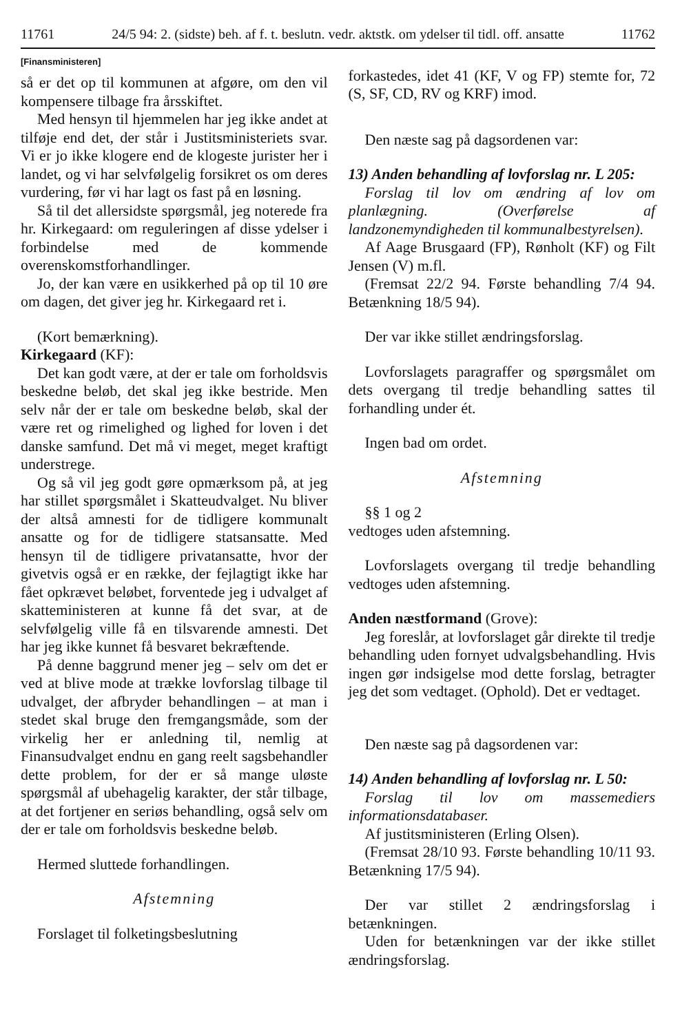11761 24/5 94: 2. (sidste) beh. af f. t. beslutn. vedr. aktstk. om ydelser til tidl. off. ansatte 11762
[Finansministeren]
så er det op til kommunen at afgøre, om den vil kompensere tilbage fra årsskiftet.
Med hensyn til hjemmelen har jeg ikke andet at tilføje end det, der står i Justitsministeriets svar. Vi er jo ikke klogere end de klogeste jurister her i landet, og vi har selvfølgelig forsikret os om deres vurdering, før vi har lagt os fast på en løsning.
Så til det allersidste spørgsmål, jeg noterede fra hr. Kirkegaard: om reguleringen af disse ydelser i forbindelse med de kommende overenskomstforhandlinger.
Jo, der kan være en usikkerhed på op til 10 øre om dagen, det giver jeg hr. Kirkegaard ret i.
(Kort bemærkning).
Kirkegaard (KF):
Det kan godt være, at der er tale om forholdsvis beskedne beløb, det skal jeg ikke bestride. Men selv når der er tale om beskedne beløb, skal der være ret og rimelighed og lighed for loven i det danske samfund. Det må vi meget, meget kraftigt understrege.
Og så vil jeg godt gøre opmærksom på, at jeg har stillet spørgsmålet i Skatteudvalget. Nu bliver der altså amnesti for de tidligere kommunalt ansatte og for de tidligere statsansatte. Med hensyn til de tidligere privatansatte, hvor der givetvis også er en række, der fejlagtigt ikke har fået opkrævet beløbet, forventede jeg i udvalget af skatteministeren at kunne få det svar, at de selvfølgelig ville få en tilsvarende amnesti. Det har jeg ikke kunnet få besvaret bekræftende.
På denne baggrund mener jeg – selv om det er ved at blive mode at trække lovforslag tilbage til udvalget, der afbryder behandlingen – at man i stedet skal bruge den fremgangsmåde, som der virkelig her er anledning til, nemlig at Finansudvalget endnu en gang reelt sagsbehandler dette problem, for der er så mange uløste spørgsmål af ubehagelig karakter, der står tilbage, at det fortjener en seriøs behandling, også selv om der er tale om forholdsvis beskedne beløb.
Hermed sluttede forhandlingen.
Afstemning
Forslaget til folketingsbeslutning
forkastedes, idet 41 (KF, V og FP) stemte for, 72 (S, SF, CD, RV og KRF) imod.
Den næste sag på dagsordenen var:
13) Anden behandling af lovforslag nr. L 205:
Forslag til lov om ændring af lov om planlægning. (Overførelse af landzonemyndigheden til kommunalbestyrelsen).
Af Aage Brusgaard (FP), Rønholt (KF) og Filt Jensen (V) m.fl.
(Fremsat 22/2 94. Første behandling 7/4 94. Betænkning 18/5 94).
Der var ikke stillet ændringsforslag.
Lovforslagets paragraffer og spørgsmålet om dets overgang til tredje behandling sattes til forhandling under ét.
Ingen bad om ordet.
Afstemning
§§ 1 og 2
vedtoges uden afstemning.
Lovforslagets overgang til tredje behandling vedtoges uden afstemning.
Anden næstformand (Grove):
Jeg foreslår, at lovforslaget går direkte til tredje behandling uden fornyet udvalgsbehandling. Hvis ingen gør indsigelse mod dette forslag, betragter jeg det som vedtaget. (Ophold). Det er vedtaget.
Den næste sag på dagsordenen var:
14) Anden behandling af lovforslag nr. L 50:
Forslag til lov om massemediers informationsdatabaser.
Af justitsministeren (Erling Olsen).
(Fremsat 28/10 93. Første behandling 10/11 93. Betænkning 17/5 94).
Der var stillet 2 ændringsforslag i betænkningen.
Uden for betænkningen var der ikke stillet ændringsforslag.